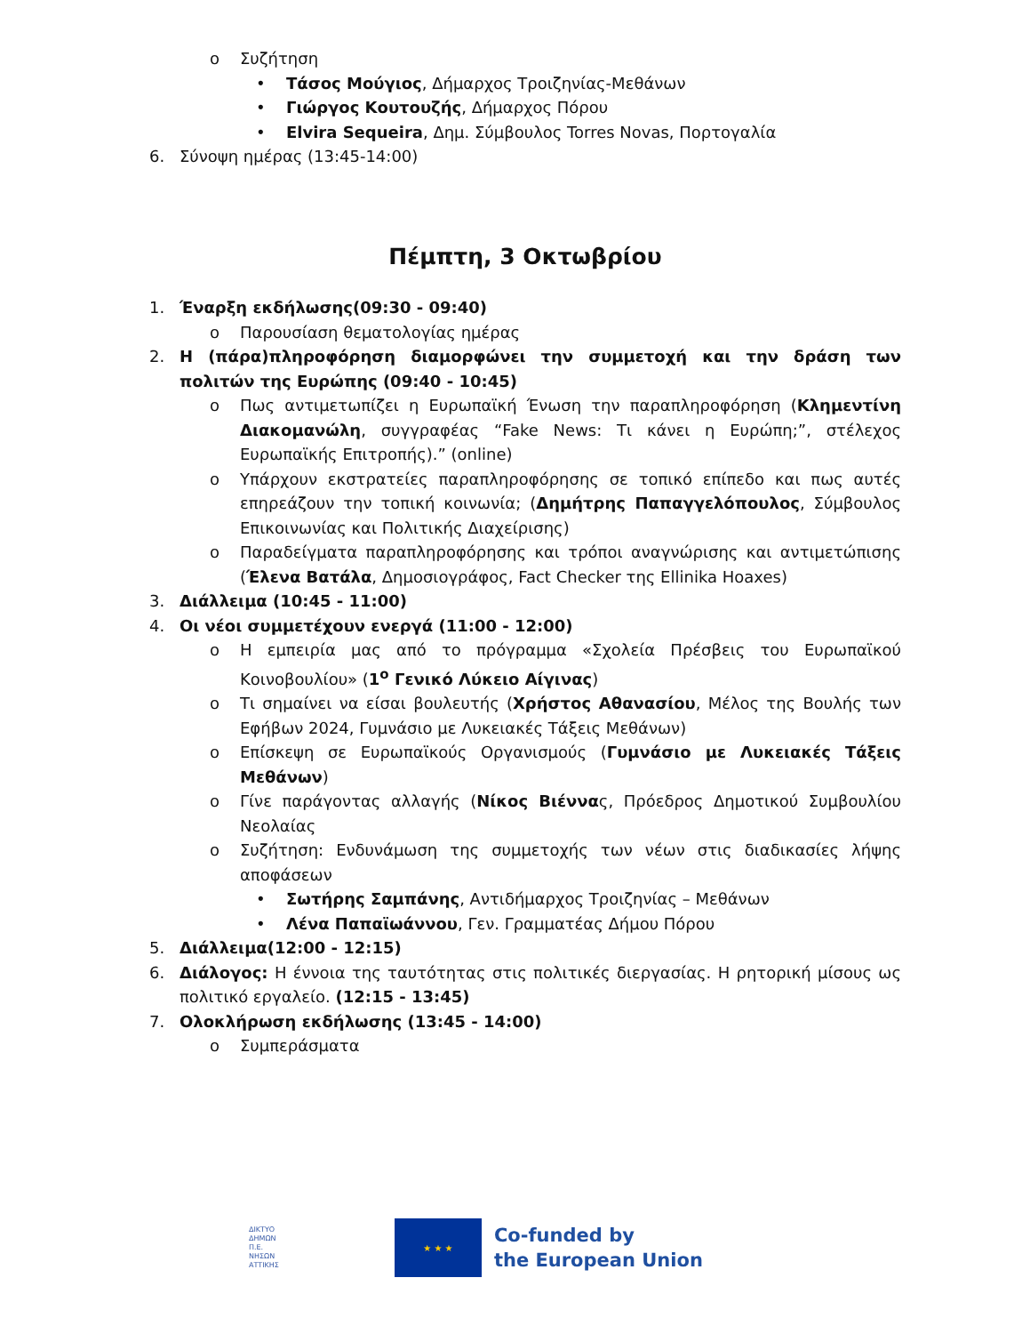o Συζήτηση
• Τάσος Μούγιος, Δήμαρχος Τροιζηνίας-Μεθάνων
• Γιώργος Κουτουζής, Δήμαρχος Πόρου
• Elvira Sequeira, Δημ. Σύμβουλος Torres Novas, Πορτογαλία
6. Σύνοψη ημέρας (13:45-14:00)
Πέμπτη, 3 Οκτωβρίου
1. Έναρξη εκδήλωσης(09:30 - 09:40)
o Παρουσίαση θεματολογίας ημέρας
2. Η (πάρα)πληροφόρηση διαμορφώνει την συμμετοχή και την δράση των πολιτών της Ευρώπης (09:40 - 10:45)
o Πως αντιμετωπίζει η Ευρωπαϊκή Ένωση την παραπληροφόρηση (Κλημεντίνη Διακομανώλη, συγγραφέας “Fake News: Τι κάνει η Ευρώπη;”, στέλεχος Ευρωπαϊκής Επιτροπής).” (online)
o Υπάρχουν εκστρατείες παραπληροφόρησης σε τοπικό επίπεδο και πως αυτές επηρεάζουν την τοπική κοινωνία; (Δημήτρης Παπαγγελόπουλος, Σύμβουλος Επικοινωνίας και Πολιτικής Διαχείρισης)
o Παραδείγματα παραπληροφόρησης και τρόποι αναγνώρισης και αντιμετώπισης (Έλενα Βατάλα, Δημοσιογράφος, Fact Checker της Ellinika Hoaxes)
3. Διάλλειμα (10:45 - 11:00)
4. Οι νέοι συμμετέχουν ενεργά (11:00 - 12:00)
o Η εμπειρία μας από το πρόγραμμα «Σχολεία Πρέσβεις του Ευρωπαϊκού Κοινοβουλίου» (1<sup>ο</sup> Γενικό Λύκειο Αίγινας)
o Τι σημαίνει να είσαι βουλευτής (Χρήστος Αθανασίου, Μέλος της Βουλής των Εφήβων 2024, Γυμνάσιο με Λυκειακές Τάξεις Μεθάνων)
o Επίσκεψη σε Ευρωπαϊκούς Οργανισμούς (Γυμνάσιο με Λυκειακές Τάξεις Μεθάνων)
o Γίνε παράγοντας αλλαγής (Νίκος Βιέννας, Πρόεδρος Δημοτικού Συμβουλίου Νεολαίας
o Συζήτηση: Ενδυνάμωση της συμμετοχής των νέων στις διαδικασίες λήψης αποφάσεων
• Σωτήρης Σαμπάνης, Αντιδήμαρχος Τροιζηνίας – Μεθάνων
• Λένα Παπαϊωάννου, Γεν. Γραμματέας Δήμου Πόρου
5. Διάλλειμα(12:00 - 12:15)
6. Διάλογος: Η έννοια της ταυτότητας στις πολιτικές διεργασίας. Η ρητορική μίσους ως πολιτικό εργαλείο. (12:15 - 13:45)
7. Ολοκλήρωση εκδήλωσης (13:45 - 14:00)
o Συμπεράσματα
ΔΙΚΤΥΟ
ΔΗΜΩΝ
Π.Ε.
ΝΗΣΩΝ
ΑΤΤΙΚΗΣ
★ ★ ★
Co-funded by
the European Union